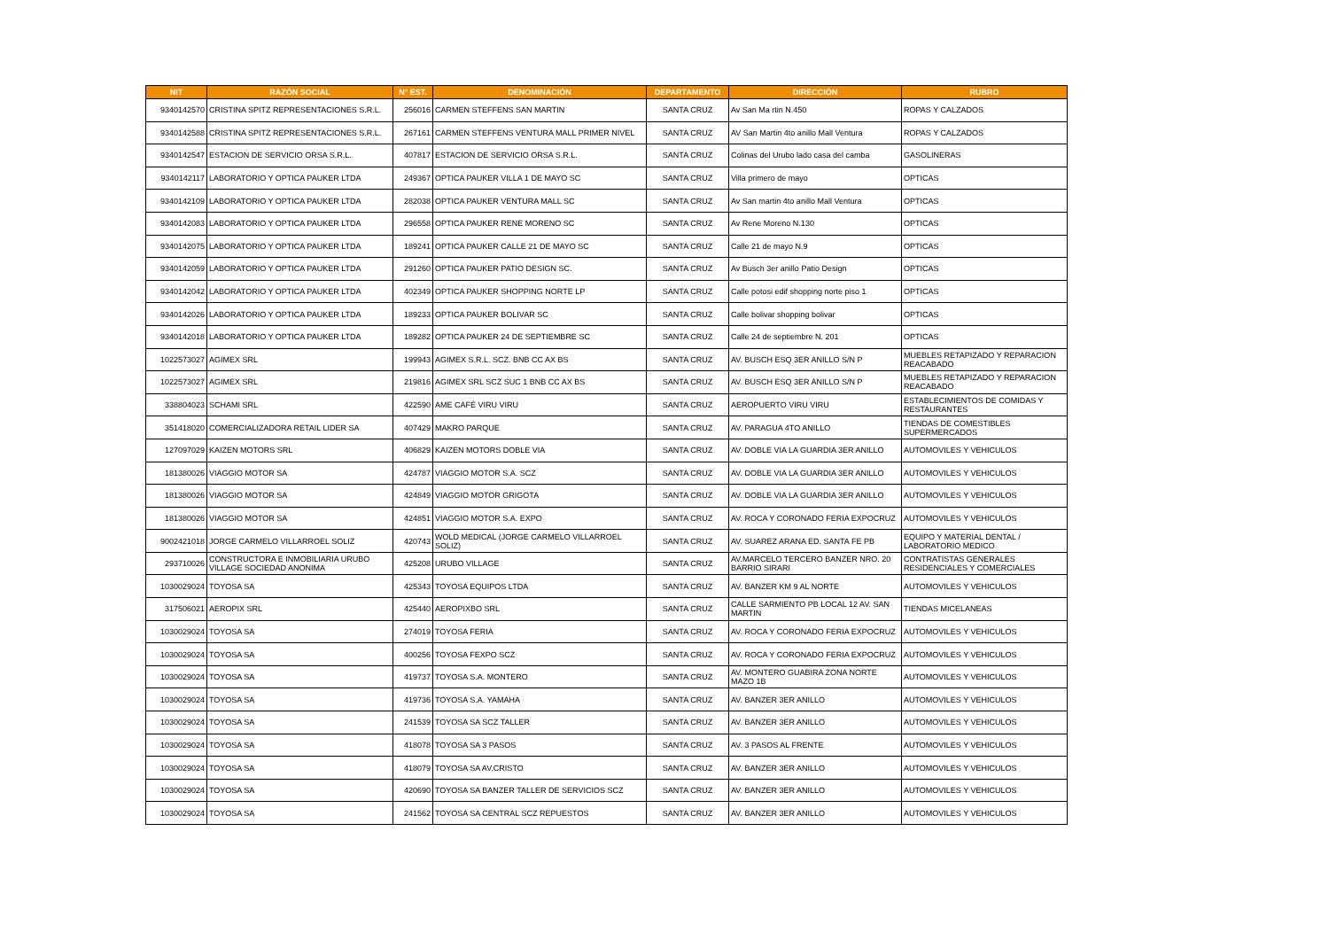| NIT | RAZÓN SOCIAL | N° EST. | DENOMINACIÓN | DEPARTAMENTO | DIRECCIÓN | RUBRO |
| --- | --- | --- | --- | --- | --- | --- |
| 9340142570 | CRISTINA SPITZ REPRESENTACIONES S.R.L. | 256016 | CARMEN STEFFENS SAN MARTIN | SANTA CRUZ | Av San Ma rtin N.450 | ROPAS Y CALZADOS |
| 9340142588 | CRISTINA SPITZ REPRESENTACIONES S.R.L. | 267161 | CARMEN STEFFENS VENTURA MALL PRIMER NIVEL | SANTA CRUZ | AV San Martin 4to anillo Mall Ventura | ROPAS Y CALZADOS |
| 9340142547 | ESTACION DE SERVICIO ORSA S.R.L. | 407817 | ESTACION DE SERVICIO ORSA S.R.L. | SANTA CRUZ | Colinas del Urubo lado casa del camba | GASOLINERAS |
| 9340142117 | LABORATORIO Y OPTICA PAUKER LTDA | 249367 | OPTICA PAUKER VILLA 1 DE MAYO SC | SANTA CRUZ | Villa primero de mayo | OPTICAS |
| 9340142109 | LABORATORIO Y OPTICA PAUKER LTDA | 282038 | OPTICA PAUKER VENTURA MALL SC | SANTA CRUZ | Av San martin 4to anillo Mall Ventura | OPTICAS |
| 9340142083 | LABORATORIO Y OPTICA PAUKER LTDA | 296558 | OPTICA PAUKER RENE MORENO SC | SANTA CRUZ | Av Rene Moreno N.130 | OPTICAS |
| 9340142075 | LABORATORIO Y OPTICA PAUKER LTDA | 189241 | OPTICA PAUKER CALLE 21 DE MAYO SC | SANTA CRUZ | Calle 21 de mayo N.9 | OPTICAS |
| 9340142059 | LABORATORIO Y OPTICA PAUKER LTDA | 291260 | OPTICA PAUKER PATIO DESIGN SC. | SANTA CRUZ | Av Busch 3er anillo Patio Design | OPTICAS |
| 9340142042 | LABORATORIO Y OPTICA PAUKER LTDA | 402349 | OPTICA PAUKER SHOPPING NORTE LP | SANTA CRUZ | Calle potosi edif shopping norte piso 1 | OPTICAS |
| 9340142026 | LABORATORIO Y OPTICA PAUKER LTDA | 189233 | OPTICA PAUKER BOLIVAR SC | SANTA CRUZ | Calle bolivar shopping bolivar | OPTICAS |
| 9340142018 | LABORATORIO Y OPTICA PAUKER LTDA | 189282 | OPTICA PAUKER 24 DE SEPTIEMBRE SC | SANTA CRUZ | Calle 24 de septiembre N. 201 | OPTICAS |
| 1022573027 | AGIMEX SRL | 199943 | AGIMEX S.R.L. SCZ. BNB CC AX BS | SANTA CRUZ | AV. BUSCH ESQ 3ER ANILLO S/N P | MUEBLES RETAPIZADO Y REPARACION REACABADO |
| 1022573027 | AGIMEX SRL | 219816 | AGIMEX SRL SCZ SUC 1 BNB CC AX BS | SANTA CRUZ | AV. BUSCH ESQ 3ER ANILLO S/N P | MUEBLES RETAPIZADO Y REPARACION REACABADO |
| 338804023 | SCHAMI SRL | 422590 | AME CAFÉ VIRU VIRU | SANTA CRUZ | AEROPUERTO VIRU VIRU | ESTABLECIMIENTOS DE COMIDAS Y RESTAURANTES |
| 351418020 | COMERCIALIZADORA RETAIL LIDER SA | 407429 | MAKRO PARQUE | SANTA CRUZ | AV. PARAGUA 4TO ANILLO | TIENDAS DE COMESTIBLES SUPERMERCADOS |
| 127097029 | KAIZEN MOTORS SRL | 406829 | KAIZEN MOTORS DOBLE VIA | SANTA CRUZ | AV. DOBLE VIA LA GUARDIA 3ER ANILLO | AUTOMOVILES Y VEHICULOS |
| 181380026 | VIAGGIO MOTOR SA | 424787 | VIAGGIO MOTOR S.A. SCZ | SANTA CRUZ | AV. DOBLE VIA LA GUARDIA 3ER ANILLO | AUTOMOVILES Y VEHICULOS |
| 181380026 | VIAGGIO MOTOR SA | 424849 | VIAGGIO MOTOR GRIGOTA | SANTA CRUZ | AV. DOBLE VIA LA GUARDIA 3ER ANILLO | AUTOMOVILES Y VEHICULOS |
| 181380026 | VIAGGIO MOTOR SA | 424851 | VIAGGIO MOTOR S.A. EXPO | SANTA CRUZ | AV. ROCA Y CORONADO FERIA EXPOCRUZ | AUTOMOVILES Y VEHICULOS |
| 9002421018 | JORGE CARMELO VILLARROEL SOLIZ | 420743 | WOLD MEDICAL (JORGE CARMELO VILLARROEL SOLIZ) | SANTA CRUZ | AV. SUAREZ ARANA ED. SANTA FE PB | EQUIPO Y MATERIAL DENTAL / LABORATORIO MEDICO |
| 293710026 | CONSTRUCTORA E INMOBILIARIA URUBO VILLAGE SOCIEDAD ANONIMA | 425208 | URUBO VILLAGE | SANTA CRUZ | AV.MARCELO TERCERO BANZER NRO. 20 BARRIO SIRARI | CONTRATISTAS GENERALES RESIDENCIALES Y COMERCIALES |
| 1030029024 | TOYOSA SA | 425343 | TOYOSA EQUIPOS LTDA | SANTA CRUZ | AV. BANZER KM 9 AL NORTE | AUTOMOVILES Y VEHICULOS |
| 317506021 | AEROPIX SRL | 425440 | AEROPIXBO SRL | SANTA CRUZ | CALLE SARMIENTO PB LOCAL 12 AV. SAN MARTIN | TIENDAS MICELANEAS |
| 1030029024 | TOYOSA SA | 274019 | TOYOSA FERIA | SANTA CRUZ | AV. ROCA Y CORONADO FERIA EXPOCRUZ | AUTOMOVILES Y VEHICULOS |
| 1030029024 | TOYOSA SA | 400256 | TOYOSA FEXPO SCZ | SANTA CRUZ | AV. ROCA Y CORONADO FERIA EXPOCRUZ | AUTOMOVILES Y VEHICULOS |
| 1030029024 | TOYOSA SA | 419737 | TOYOSA S.A. MONTERO | SANTA CRUZ | AV. MONTERO GUABIRA ZONA NORTE MAZO 1B | AUTOMOVILES Y VEHICULOS |
| 1030029024 | TOYOSA SA | 419736 | TOYOSA S.A. YAMAHA | SANTA CRUZ | AV. BANZER 3ER ANILLO | AUTOMOVILES Y VEHICULOS |
| 1030029024 | TOYOSA SA | 241539 | TOYOSA SA SCZ TALLER | SANTA CRUZ | AV. BANZER 3ER ANILLO | AUTOMOVILES Y VEHICULOS |
| 1030029024 | TOYOSA SA | 418078 | TOYOSA SA 3 PASOS | SANTA CRUZ | AV. 3 PASOS AL FRENTE | AUTOMOVILES Y VEHICULOS |
| 1030029024 | TOYOSA SA | 418079 | TOYOSA SA AV.CRISTO | SANTA CRUZ | AV. BANZER 3ER ANILLO | AUTOMOVILES Y VEHICULOS |
| 1030029024 | TOYOSA SA | 420690 | TOYOSA SA BANZER TALLER DE SERVICIOS SCZ | SANTA CRUZ | AV. BANZER 3ER ANILLO | AUTOMOVILES Y VEHICULOS |
| 1030029024 | TOYOSA SA | 241562 | TOYOSA SA CENTRAL SCZ REPUESTOS | SANTA CRUZ | AV. BANZER 3ER ANILLO | AUTOMOVILES Y VEHICULOS |